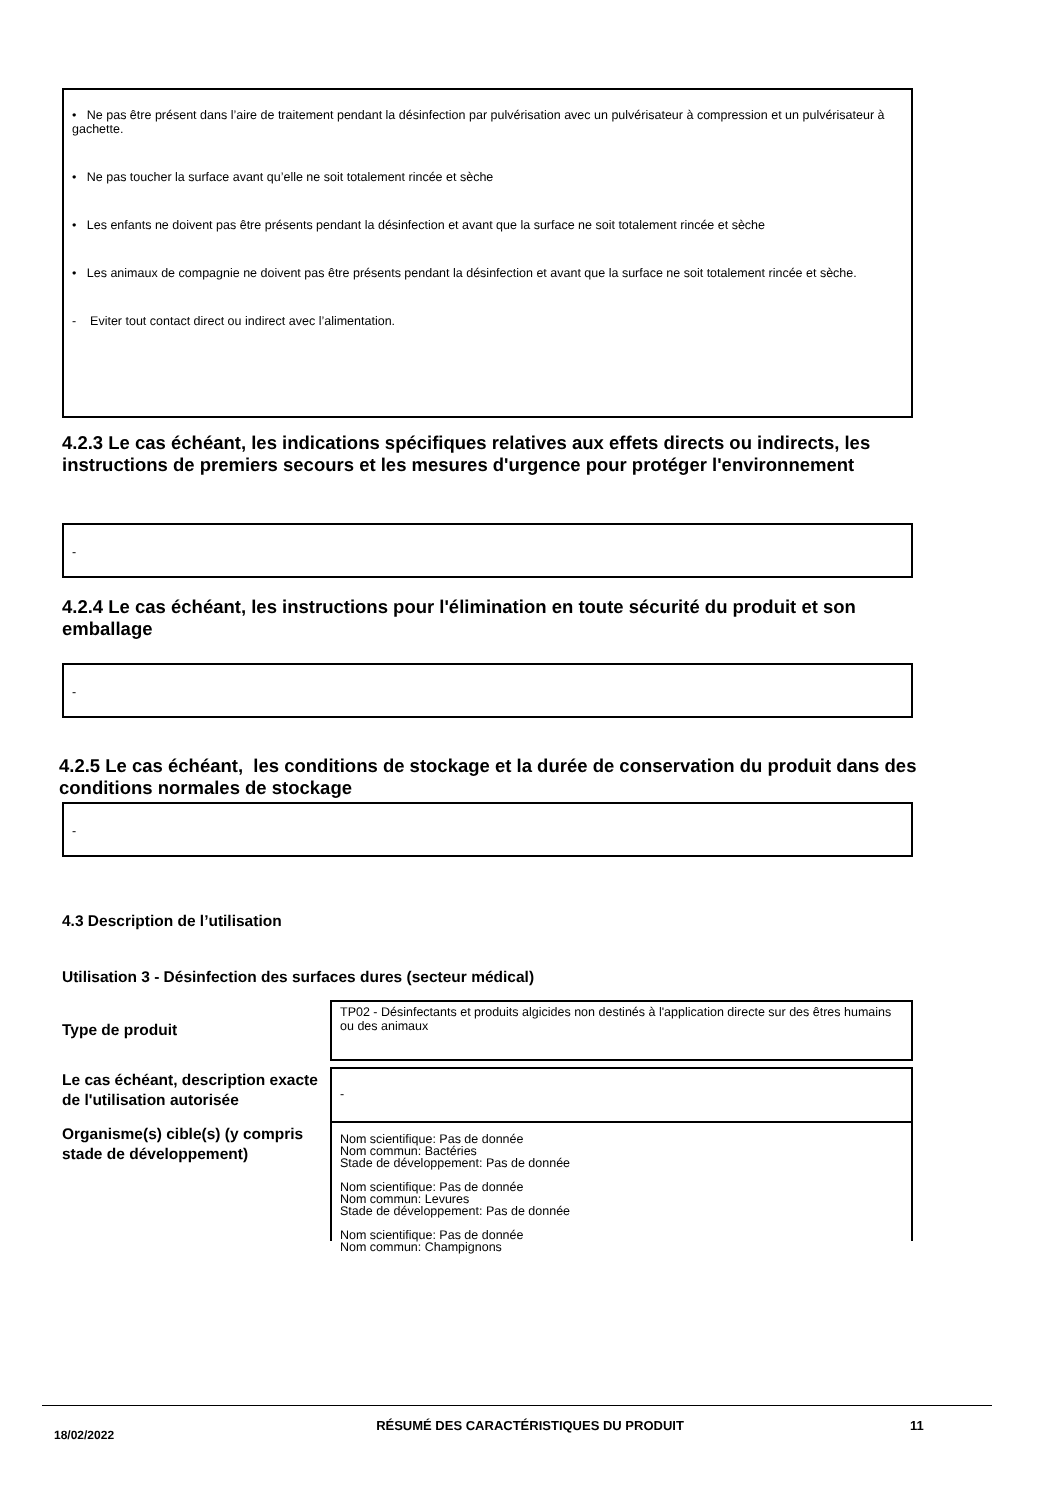• Ne pas être présent dans l’aire de traitement pendant la désinfection par pulvérisation avec un pulvérisateur à compression et un pulvérisateur à gachette.
• Ne pas toucher la surface avant qu’elle ne soit totalement rincée et sèche
• Les enfants ne doivent pas être présents pendant la désinfection et avant que la surface ne soit totalement rincée et sèche
• Les animaux de compagnie ne doivent pas être présents pendant la désinfection et avant que la surface ne soit totalement rincée et sèche.
- Eviter tout contact direct ou indirect avec l’alimentation.
4.2.3 Le cas échéant, les indications spécifiques relatives aux effets directs ou indirects, les instructions de premiers secours et les mesures d'urgence pour protéger l'environnement
-
4.2.4 Le cas échéant, les instructions pour l'élimination en toute sécurité du produit et son emballage
-
4.2.5 Le cas échéant, les conditions de stockage et la durée de conservation du produit dans des conditions normales de stockage
-
4.3 Description de l’utilisation
Utilisation 3 - Désinfection des surfaces dures (secteur médical)
Type de produit
TP02 - Désinfectants et produits algicides non destinés à l'application directe sur des êtres humains ou des animaux
Le cas échéant, description exacte de l'utilisation autorisée
-
Organisme(s) cible(s) (y compris stade de développement)
Nom scientifique: Pas de donnée
Nom commun: Bactéries
Stade de développement: Pas de donnée
Nom scientifique: Pas de donnée
Nom commun: Levures
Stade de développement: Pas de donnée
Nom scientifique: Pas de donnée
Nom commun: Champignons
18/02/2022
RÉSUMÉ DES CARACTÉRISTIQUES DU PRODUIT 11